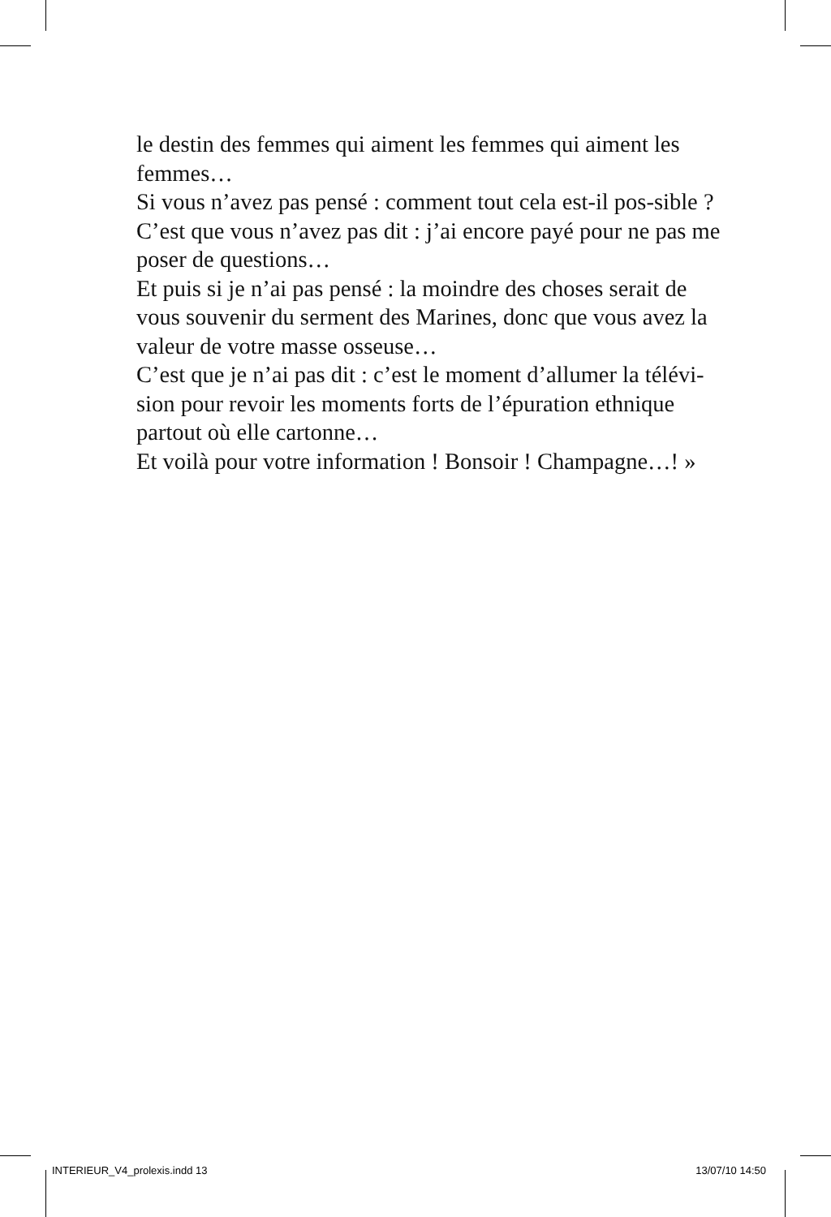le destin des femmes qui aiment les femmes qui aiment les femmes…
Si vous n’avez pas pensé : comment tout cela est-il pos-sible ?
C’est que vous n’avez pas dit : j’ai encore payé pour ne pas me poser de questions…
Et puis si je n’ai pas pensé : la moindre des choses serait de vous souvenir du serment des Marines, donc que vous avez la valeur de votre masse osseuse…
C’est que je n’ai pas dit : c’est le moment d’allumer la télévi-sion pour revoir les moments forts de l’épuration ethnique partout où elle cartonne…
Et voilà pour votre information ! Bonsoir ! Champagne…! »
INTERIEUR_V4_prolexis.indd 13 13/07/10 14:50